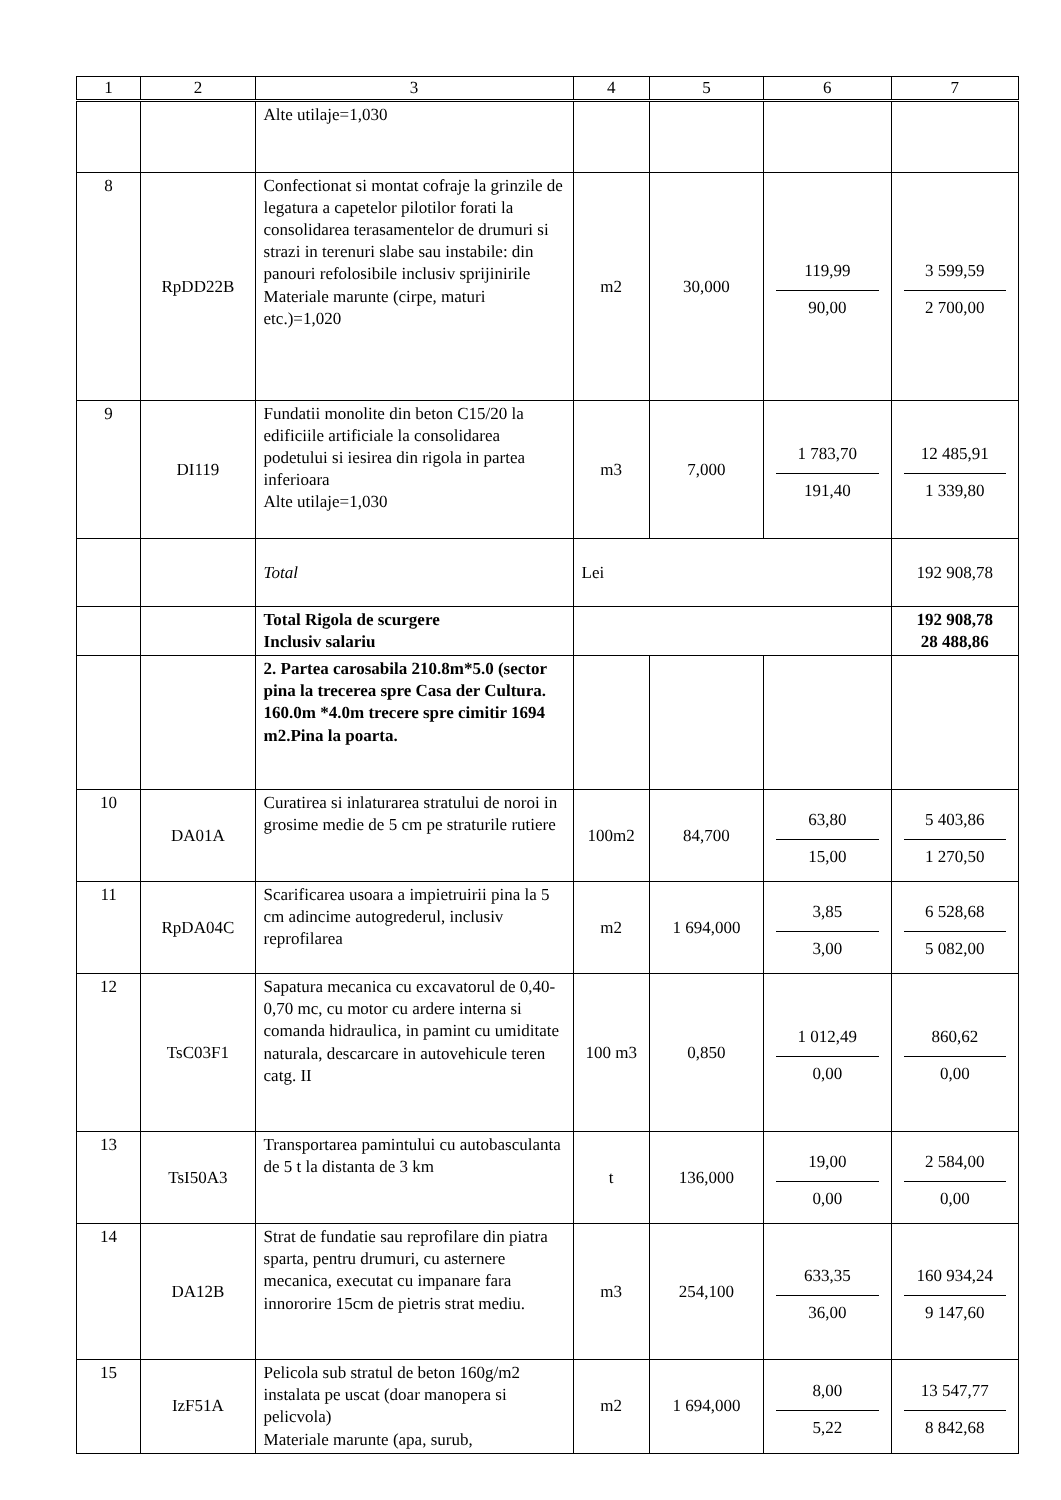| 1 | 2 | 3 | 4 | 5 | 6 | 7 |
| --- | --- | --- | --- | --- | --- | --- |
| | | Alte utilaje=1,030 | | | | |
| 8 | RpDD22B | Confectionat si montat cofraje la grinzile de legatura a capetelor pilotilor forati la consolidarea terasamentelor de drumuri si strazi in terenuri slabe sau instabile: din panouri refolosibile inclusiv sprijinirile Materiale marunte (cirpe, maturi etc.)=1,020 | m2 | 30,000 | 119,99 90,00 | 3 599,59 2 700,00 |
| 9 | DI119 | Fundatii monolite din beton C15/20 la edificiile artificiale la consolidarea podetului si iesirea din rigola in partea inferioara Alte utilaje=1,030 | m3 | 7,000 | 1 783,70 191,40 | 12 485,91 1 339,80 |
| | | Total | Lei | | | 192 908,78 |
| | | Total Rigola de scurgere Inclusiv salariu | | | | 192 908,78 28 488,86 |
| | | 2. Partea carosabila 210.8m*5.0 (sector pina la trecerea spre Casa der Cultura. 160.0m *4.0m trecere spre cimitir 1694 m2.Pina la poarta. | | | | |
| 10 | DA01A | Curatirea si inlaturarea stratului de noroi in grosime medie de 5 cm pe straturile rutiere | 100m2 | 84,700 | 63,80 15,00 | 5 403,86 1 270,50 |
| 11 | RpDA04C | Scarificarea usoara a impietruirii pina la 5 cm adincime autogrederul, inclusiv reprofilarea | m2 | 1 694,000 | 3,85 3,00 | 6 528,68 5 082,00 |
| 12 | TsC03F1 | Sapatura mecanica cu excavatorul de 0,40-0,70 mc, cu motor cu ardere interna si comanda hidraulica, in pamint cu umiditate naturala, descarcare in autovehicule teren catg. II | 100 m3 | 0,850 | 1 012,49 0,00 | 860,62 0,00 |
| 13 | TsI50A3 | Transportarea pamintului cu autobasculanta de 5 t la distanta de 3 km | t | 136,000 | 19,00 0,00 | 2 584,00 0,00 |
| 14 | DA12B | Strat de fundatie sau reprofilare din piatra sparta, pentru drumuri, cu asternere mecanica, executat cu impanare fara innororire 15cm de pietris strat mediu. | m3 | 254,100 | 633,35 36,00 | 160 934,24 9 147,60 |
| 15 | IzF51A | Pelicola sub stratul de beton 160g/m2 instalata pe uscat (doar manopera si pelicvola) Materiale marunte (apa, surub, | m2 | 1 694,000 | 8,00 5,22 | 13 547,77 8 842,68 |